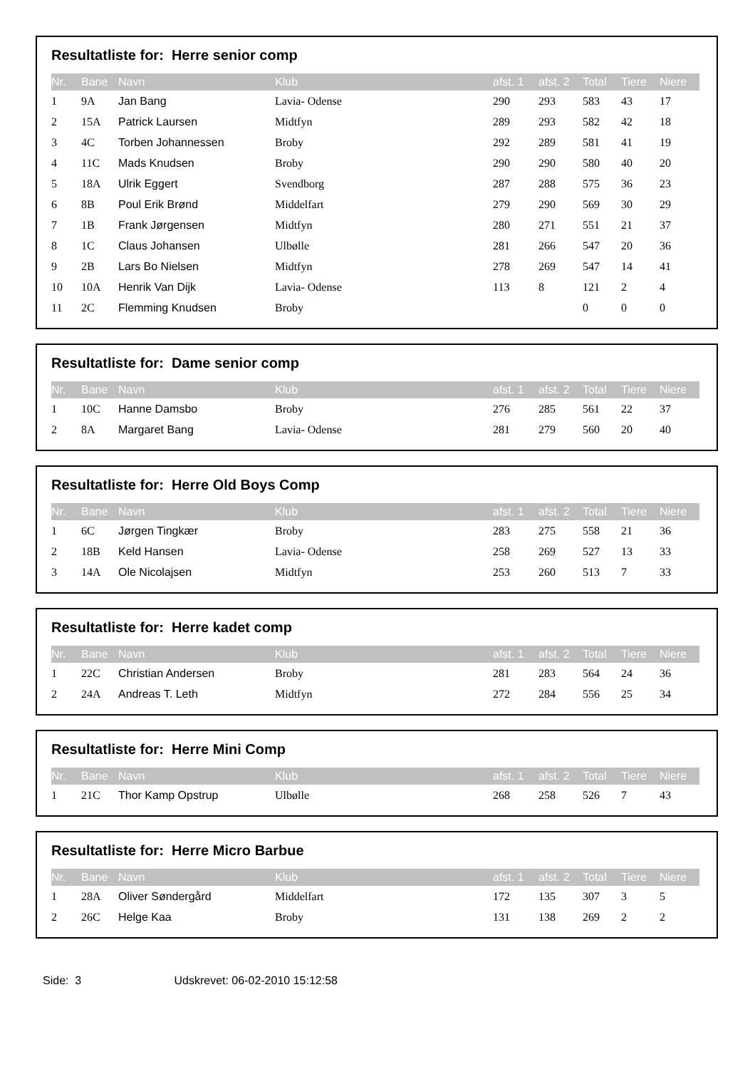Resultatliste for: Herre senior comp
| Nr. | Bane | Navn | Klub | afst. 1 | afst. 2 | Total | Tiere | Niere |
| --- | --- | --- | --- | --- | --- | --- | --- | --- |
| 1 | 9A | Jan Bang | Lavia- Odense | 290 | 293 | 583 | 43 | 17 |
| 2 | 15A | Patrick Laursen | Midtfyn | 289 | 293 | 582 | 42 | 18 |
| 3 | 4C | Torben Johannessen | Broby | 292 | 289 | 581 | 41 | 19 |
| 4 | 11C | Mads Knudsen | Broby | 290 | 290 | 580 | 40 | 20 |
| 5 | 18A | Ulrik Eggert | Svendborg | 287 | 288 | 575 | 36 | 23 |
| 6 | 8B | Poul Erik Brønd | Middelfart | 279 | 290 | 569 | 30 | 29 |
| 7 | 1B | Frank Jørgensen | Midtfyn | 280 | 271 | 551 | 21 | 37 |
| 8 | 1C | Claus Johansen | Ulbølle | 281 | 266 | 547 | 20 | 36 |
| 9 | 2B | Lars Bo Nielsen | Midtfyn | 278 | 269 | 547 | 14 | 41 |
| 10 | 10A | Henrik Van Dijk | Lavia- Odense | 113 | 8 | 121 | 2 | 4 |
| 11 | 2C | Flemming Knudsen | Broby | | | 0 | 0 | 0 |
Resultatliste for: Dame senior comp
| Nr. | Bane | Navn | Klub | afst. 1 | afst. 2 | Total | Tiere | Niere |
| --- | --- | --- | --- | --- | --- | --- | --- | --- |
| 1 | 10C | Hanne Damsbo | Broby | 276 | 285 | 561 | 22 | 37 |
| 2 | 8A | Margaret Bang | Lavia- Odense | 281 | 279 | 560 | 20 | 40 |
Resultatliste for: Herre Old Boys Comp
| Nr. | Bane | Navn | Klub | afst. 1 | afst. 2 | Total | Tiere | Niere |
| --- | --- | --- | --- | --- | --- | --- | --- | --- |
| 1 | 6C | Jørgen Tingkær | Broby | 283 | 275 | 558 | 21 | 36 |
| 2 | 18B | Keld Hansen | Lavia- Odense | 258 | 269 | 527 | 13 | 33 |
| 3 | 14A | Ole Nicolajsen | Midtfyn | 253 | 260 | 513 | 7 | 33 |
Resultatliste for: Herre kadet comp
| Nr. | Bane | Navn | Klub | afst. 1 | afst. 2 | Total | Tiere | Niere |
| --- | --- | --- | --- | --- | --- | --- | --- | --- |
| 1 | 22C | Christian Andersen | Broby | 281 | 283 | 564 | 24 | 36 |
| 2 | 24A | Andreas T. Leth | Midtfyn | 272 | 284 | 556 | 25 | 34 |
Resultatliste for: Herre Mini Comp
| Nr. | Bane | Navn | Klub | afst. 1 | afst. 2 | Total | Tiere | Niere |
| --- | --- | --- | --- | --- | --- | --- | --- | --- |
| 1 | 21C | Thor Kamp Opstrup | Ulbølle | 268 | 258 | 526 | 7 | 43 |
Resultatliste for: Herre Micro Barbue
| Nr. | Bane | Navn | Klub | afst. 1 | afst. 2 | Total | Tiere | Niere |
| --- | --- | --- | --- | --- | --- | --- | --- | --- |
| 1 | 28A | Oliver Søndergård | Middelfart | 172 | 135 | 307 | 3 | 5 |
| 2 | 26C | Helge Kaa | Broby | 131 | 138 | 269 | 2 | 2 |
Side: 3 Udskrevet: 06-02-2010 15:12:58